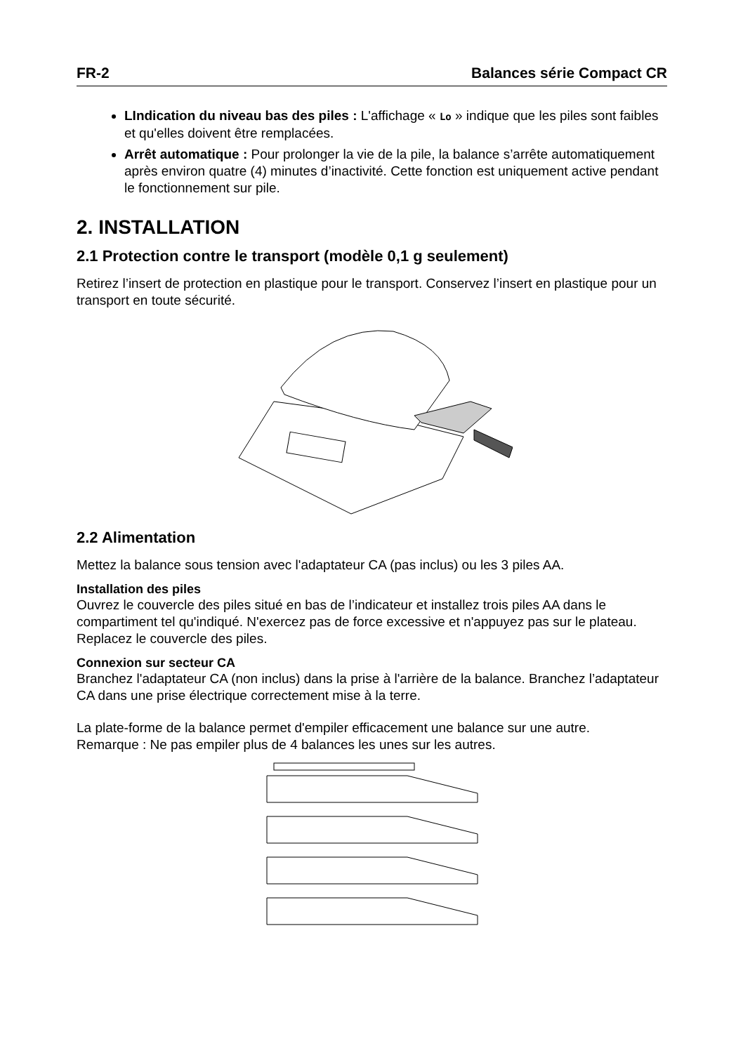FR-2 Balances série Compact CR
LIndication du niveau bas des piles : L'affichage « Lo » indique que les piles sont faibles et qu'elles doivent être remplacées.
Arrêt automatique : Pour prolonger la vie de la pile, la balance s’arrête automatiquement après environ quatre (4) minutes d’inactivité. Cette fonction est uniquement active pendant le fonctionnement sur pile.
2. INSTALLATION
2.1 Protection contre le transport (modèle 0,1 g seulement)
Retirez l’insert de protection en plastique pour le transport. Conservez l’insert en plastique pour un transport en toute sécurité.
2.2 Alimentation
Mettez la balance sous tension avec l'adaptateur CA (pas inclus) ou les 3 piles AA.
Installation des piles
Ouvrez le couvercle des piles situé en bas de l’indicateur et installez trois piles AA dans le compartiment tel qu'indiqué. N'exercez pas de force excessive et n'appuyez pas sur le plateau. Replacez le couvercle des piles.
Connexion sur secteur CA
Branchez l'adaptateur CA (non inclus) dans la prise à l'arrière de la balance. Branchez l’adaptateur CA dans une prise électrique correctement mise à la terre.
La plate-forme de la balance permet d'empiler efficacement une balance sur une autre.
Remarque : Ne pas empiler plus de 4 balances les unes sur les autres.